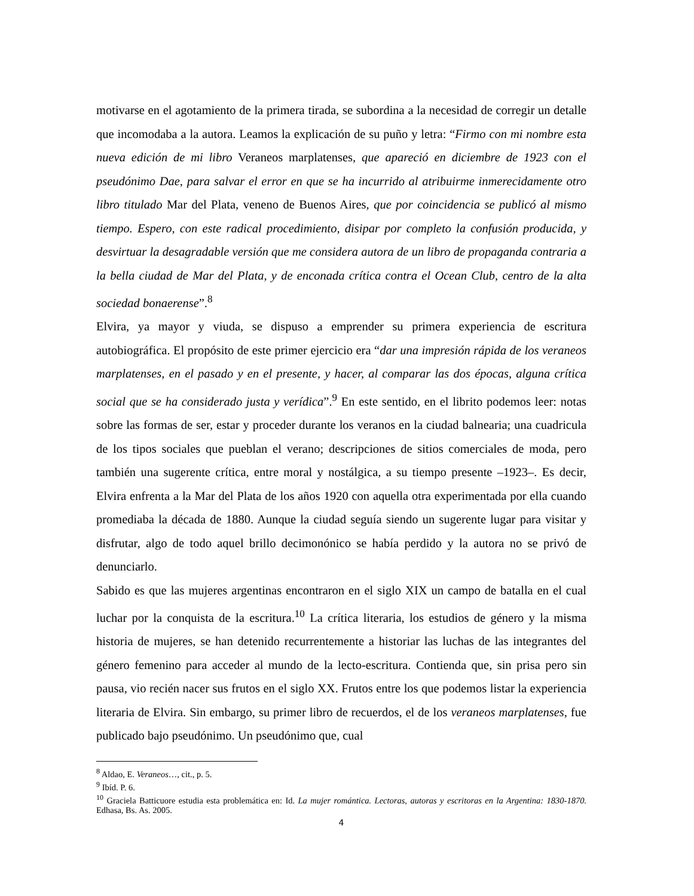motivarse en el agotamiento de la primera tirada, se subordina a la necesidad de corregir un detalle que incomodaba a la autora. Leamos la explicación de su puño y letra: “Firmo con mi nombre esta nueva edición de mi libro Veraneos marplatenses, que apareció en diciembre de 1923 con el pseudónimo Dae, para salvar el error en que se ha incurrido al atribuirme inmerecidamente otro libro titulado Mar del Plata, veneno de Buenos Aires, que por coincidencia se publicó al mismo tiempo. Espero, con este radical procedimiento, disipar por completo la confusión producida, y desvirtuar la desagradable versión que me considera autora de un libro de propaganda contraria a la bella ciudad de Mar del Plata, y de enconada crítica contra el Ocean Club, centro de la alta sociedad bonaerense”.<sup>8</sup>
Elvira, ya mayor y viuda, se dispuso a emprender su primera experiencia de escritura autobiográfica. El propósito de este primer ejercicio era “dar una impresión rápida de los veraneos marplatenses, en el pasado y en el presente, y hacer, al comparar las dos épocas, alguna crítica social que se ha considerado justa y verídica”.<sup>9</sup> En este sentido, en el librito podemos leer: notas sobre las formas de ser, estar y proceder durante los veranos en la ciudad balnearia; una cuadricula de los tipos sociales que pueblan el verano; descripciones de sitios comerciales de moda, pero también una sugerente crítica, entre moral y nostálgica, a su tiempo presente –1923–. Es decir, Elvira enfrenta a la Mar del Plata de los años 1920 con aquella otra experimentada por ella cuando promediaba la década de 1880. Aunque la ciudad seguía siendo un sugerente lugar para visitar y disfrutar, algo de todo aquel brillo decimonónico se había perdido y la autora no se privó de denunciarlo.
Sabido es que las mujeres argentinas encontraron en el siglo XIX un campo de batalla en el cual luchar por la conquista de la escritura.<sup>10</sup> La crítica literaria, los estudios de género y la misma historia de mujeres, se han detenido recurrentemente a historiar las luchas de las integrantes del género femenino para acceder al mundo de la lecto-escritura. Contienda que, sin prisa pero sin pausa, vio recién nacer sus frutos en el siglo XX. Frutos entre los que podemos listar la experiencia literaria de Elvira. Sin embargo, su primer libro de recuerdos, el de los veraneos marplatenses, fue publicado bajo pseudónimo. Un pseudónimo que, cual
<sup>8</sup> Aldao, E. Veraneos…, cit., p. 5.
<sup>9</sup> Ibíd. P. 6.
<sup>10</sup> Graciela Batticuore estudia esta problemática en: Id. La mujer romántica. Lectoras, autoras y escritoras en la Argentina: 1830-1870. Edhasa, Bs. As. 2005.
4